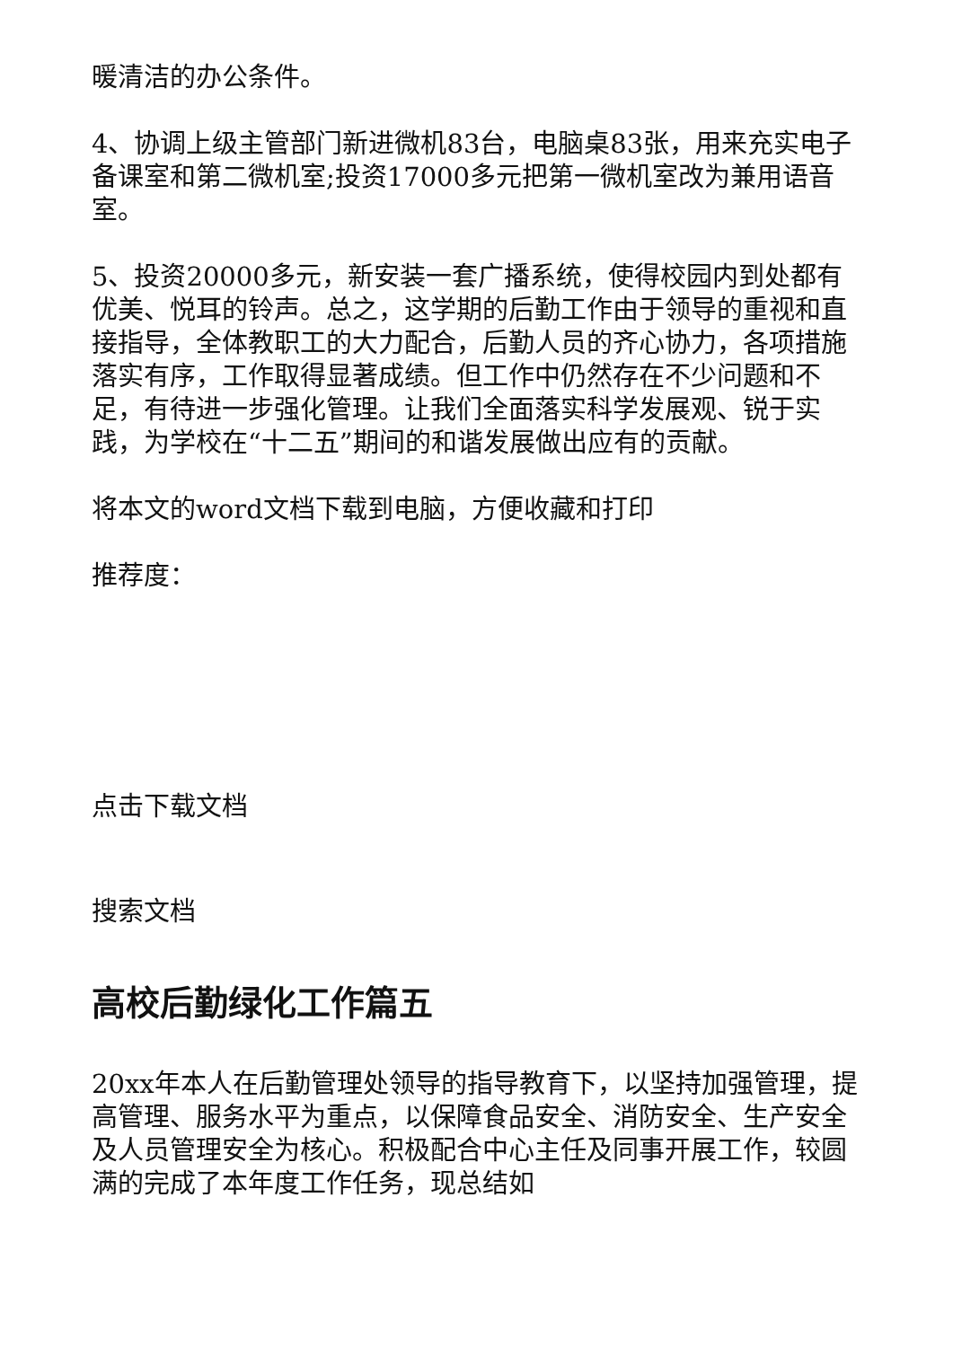暖清洁的办公条件。
4、协调上级主管部门新进微机83台，电脑桌83张，用来充实电子备课室和第二微机室;投资17000多元把第一微机室改为兼用语音室。
5、投资20000多元，新安装一套广播系统，使得校园内到处都有优美、悦耳的铃声。总之，这学期的后勤工作由于领导的重视和直接指导，全体教职工的大力配合，后勤人员的齐心协力，各项措施落实有序，工作取得显著成绩。但工作中仍然存在不少问题和不足，有待进一步强化管理。让我们全面落实科学发展观、锐于实践，为学校在“十二五”期间的和谐发展做出应有的贡献。
将本文的word文档下载到电脑，方便收藏和打印
推荐度：
点击下载文档
搜索文档
高校后勤绿化工作篇五
20xx年本人在后勤管理处领导的指导教育下，以坚持加强管理，提高管理、服务水平为重点，以保障食品安全、消防安全、生产安全及人员管理安全为核心。积极配合中心主任及同事开展工作，较圆满的完成了本年度工作任务，现总结如